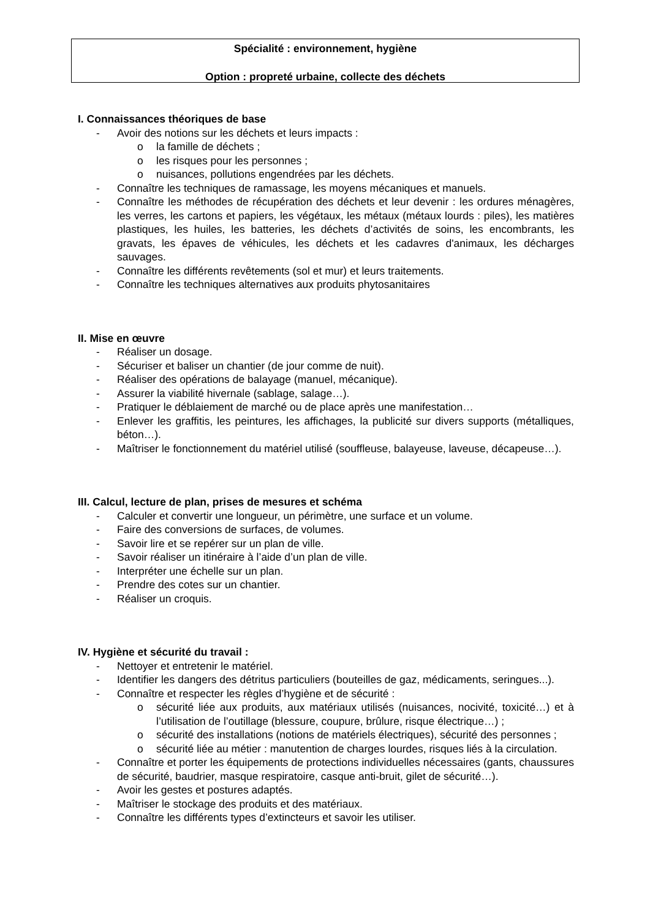Spécialité : environnement, hygiène
Option : propreté urbaine, collecte des déchets
I. Connaissances théoriques de base
- Avoir des notions sur les déchets et leurs impacts :
o la famille de déchets ;
o les risques pour les personnes ;
o nuisances, pollutions engendrées par les déchets.
- Connaître les techniques de ramassage, les moyens mécaniques et manuels.
- Connaître les méthodes de récupération des déchets et leur devenir : les ordures ménagères, les verres, les cartons et papiers, les végétaux, les métaux (métaux lourds : piles), les matières plastiques, les huiles, les batteries, les déchets d’activités de soins, les encombrants, les gravats, les épaves de véhicules, les déchets et les cadavres d'animaux, les décharges sauvages.
- Connaître les différents revêtements (sol et mur) et leurs traitements.
- Connaître les techniques alternatives aux produits phytosanitaires
II. Mise en œuvre
- Réaliser un dosage.
- Sécuriser et baliser un chantier (de jour comme de nuit).
- Réaliser des opérations de balayage (manuel, mécanique).
- Assurer la viabilité hivernale (sablage, salage…).
- Pratiquer le déblaiement de marché ou de place après une manifestation…
- Enlever les graffitis, les peintures, les affichages, la publicité sur divers supports (métalliques, béton…).
- Maîtriser le fonctionnement du matériel utilisé (souffleuse, balayeuse, laveuse, décapeuse…).
III. Calcul, lecture de plan, prises de mesures et schéma
- Calculer et convertir une longueur, un périmètre, une surface et un volume.
- Faire des conversions de surfaces, de volumes.
- Savoir lire et se repérer sur un plan de ville.
- Savoir réaliser un itinéraire à l’aide d’un plan de ville.
- Interpréter une échelle sur un plan.
- Prendre des cotes sur un chantier.
- Réaliser un croquis.
IV. Hygiène et sécurité du travail :
- Nettoyer et entretenir le matériel.
- Identifier les dangers des détritus particuliers (bouteilles de gaz, médicaments, seringues...).
- Connaître et respecter les règles d’hygiène et de sécurité :
o sécurité liée aux produits, aux matériaux utilisés (nuisances, nocivité, toxicité…) et à l’utilisation de l’outillage (blessure, coupure, brûlure, risque électrique…) ;
o sécurité des installations (notions de matériels électriques), sécurité des personnes ;
o sécurité liée au métier : manutention de charges lourdes, risques liés à la circulation.
- Connaître et porter les équipements de protections individuelles nécessaires (gants, chaussures de sécurité, baudrier, masque respiratoire, casque anti-bruit, gilet de sécurité…).
- Avoir les gestes et postures adaptés.
- Maîtriser le stockage des produits et des matériaux.
- Connaître les différents types d’extincteurs et savoir les utiliser.